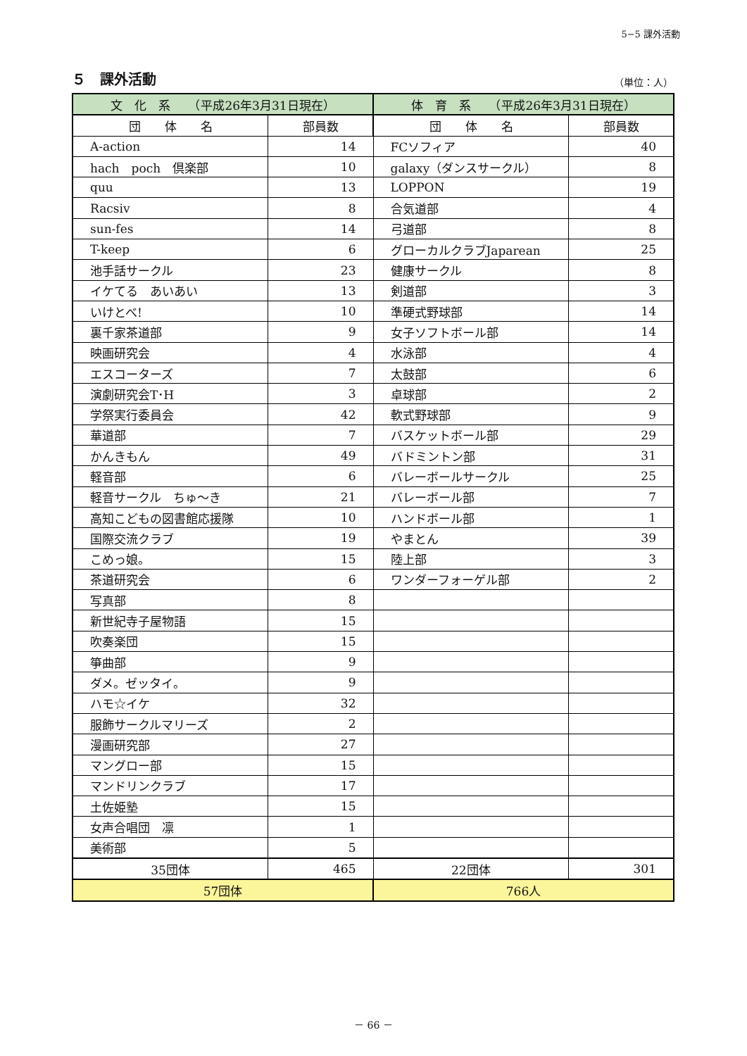5−5 課外活動
５　課外活動
（単位：人）
| 文 化 系 （平成26年3月31日現在） | | 体 育 系 （平成26年3月31日現在） | |
| --- | --- | --- | --- |
| 団 体 名 | 部員数 | 団 体 名 | 部員数 |
| A-action | 14 | FCソフィア | 40 |
| hach poch 倶楽部 | 10 | galaxy（ダンスサークル） | 8 |
| quu | 13 | LOPPON | 19 |
| Racsiv | 8 | 合気道部 | 4 |
| sun-fes | 14 | 弓道部 | 8 |
| T-keep | 6 | グローカルクラブJaparean | 25 |
| 池手話サークル | 23 | 健康サークル | 8 |
| イケてる あいあい | 13 | 剣道部 | 3 |
| いけとべ! | 10 | 準硬式野球部 | 14 |
| 裏千家茶道部 | 9 | 女子ソフトボール部 | 14 |
| 映画研究会 | 4 | 水泳部 | 4 |
| エスコーターズ | 7 | 太鼓部 | 6 |
| 演劇研究会T･H | 3 | 卓球部 | 2 |
| 学祭実行委員会 | 42 | 軟式野球部 | 9 |
| 華道部 | 7 | バスケットボール部 | 29 |
| かんきもん | 49 | バドミントン部 | 31 |
| 軽音部 | 6 | バレーボールサークル | 25 |
| 軽音サークル ちゅ～き | 21 | バレーボール部 | 7 |
| 高知こどもの図書館応援隊 | 10 | ハンドボール部 | 1 |
| 国際交流クラブ | 19 | やまとん | 39 |
| こめっ娘。 | 15 | 陸上部 | 3 |
| 茶道研究会 | 6 | ワンダーフォーゲル部 | 2 |
| 写真部 | 8 | | |
| 新世紀寺子屋物語 | 15 | | |
| 吹奏楽団 | 15 | | |
| 箏曲部 | 9 | | |
| ダメ。ゼッタイ。 | 9 | | |
| ハモ☆イケ | 32 | | |
| 服飾サークルマリーズ | 2 | | |
| 漫画研究部 | 27 | | |
| マングロー部 | 15 | | |
| マンドリンクラブ | 17 | | |
| 土佐姫塾 | 15 | | |
| 女声合唱団 凛 | 1 | | |
| 美術部 | 5 | | |
| 35団体 | 465 | 22団体 | 301 |
| 57団体 | 766人 |
－ 66 －